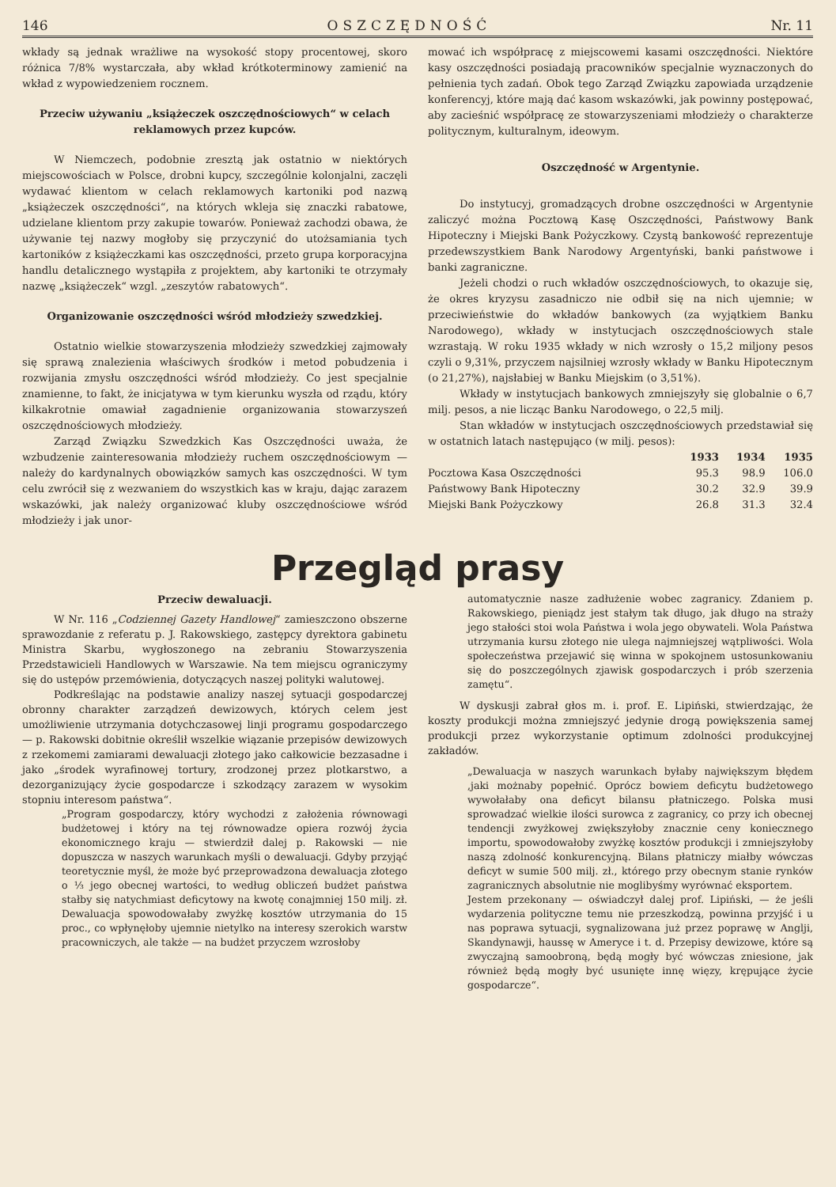146 OSZCZĘDNOŚĆ Nr. 11
wkłady są jednak wrażliwe na wysokość stopy procentowej, skoro różnica 7/8% wystarczała, aby wkład krótkoterminowy zamienić na wkład z wypowiedzeniem rocznem.
Przeciw używaniu „książeczek oszczędnościowych“ w celach reklamowych przez kupców.
W Niemczech, podobnie zresztą jak ostatnio w niektórych miejscowościach w Polsce, drobni kupcy, szczególnie kolonjalni, zaczęli wydawać klientom w celach reklamowych kartoniki pod nazwą „książeczek oszczędności“, na których wkleja się znaczki rabatowe, udzielane klientom przy zakupie towarów. Ponieważ zachodzi obawa, że używanie tej nazwy mogłoby się przyczynić do utożsamiania tych kartoników z książeczkami kas oszczędności, przeto grupa korporacyjna handlu detalicznego wystąpiła z projektem, aby kartoniki te otrzymały nazwę „książeczek“ wzgl. „zeszytów rabatowych“.
Organizowanie oszczędności wśród młodzieży szwedzkiej.
Ostatnio wielkie stowarzyszenia młodzieży szwedzkiej zajmowały się sprawą znalezienia właściwych środków i metod pobudzenia i rozwijania zmysłu oszczędności wśród młodzieży. Co jest specjalnie znamienne, to fakt, że inicjatywa w tym kierunku wyszła od rządu, który kilkakrotnie omawiał zagadnienie organizowania stowarzyszeń oszczędnościowych młodzieży.
Zarząd Związku Szwedzkich Kas Oszczędności uważa, że wzbudzenie zainteresowania młodzieży ruchem oszczędnościowym — należy do kardynalnych obowiązków samych kas oszczędności. W tym celu zwrócił się z wezwaniem do wszystkich kas w kraju, dając zarazem wskazówki, jak należy organizować kluby oszczędnościowe wśród młodzieży i jak unor-
mować ich współpracę z miejscowemi kasami oszczędności. Niektóre kasy oszczędności posiadają pracowników specjalnie wyznaczonych do pełnienia tych zadań. Obok tego Zarząd Związku zapowiada urządzenie konferencyj, które mają dać kasom wskazówki, jak powinny postępować, aby zacieśnić współpracę ze stowarzyszeniami młodzieży o charakterze politycznym, kulturalnym, ideowym.
Oszczędność w Argentynie.
Do instytucyj, gromadzących drobne oszczędności w Argentynie zaliczyć można Pocztową Kasę Oszczędności, Państwowy Bank Hipoteczny i Miejski Bank Pożyczkowy. Czystą bankowość reprezentuje przedewszystkiem Bank Narodowy Argentyński, banki państwowe i banki zagraniczne.
Jeżeli chodzi o ruch wkładów oszczędnościowych, to okazuje się, że okres kryzysu zasadniczo nie odbił się na nich ujemnie; w przeciwieństwie do wkładów bankowych (za wyjątkiem Banku Narodowego), wkłady w instytucjach oszczędnościowych stale wzrastają. W roku 1935 wkłady w nich wzrosły o 15,2 miljony pesos czyli o 9,31%, przyczem najsilniej wzrosły wkłady w Banku Hipotecznym (o 21,27%), najsłabiej w Banku Miejskim (o 3,51%).
Wkłady w instytucjach bankowych zmniejszyły się globalnie o 6,7 milj. pesos, a nie licząc Banku Narodowego, o 22,5 milj.
Stan wkładów w instytucjach oszczędnościowych przedstawiał się w ostatnich latach następująco (w milj. pesos):
| | 1933 | 1934 | 1935 |
| --- | --- | --- | --- |
| Pocztowa Kasa Oszczędności | 95.3 | 98.9 | 106.0 |
| Państwowy Bank Hipoteczny | 30.2 | 32.9 | 39.9 |
| Miejski Bank Pożyczkowy | 26.8 | 31.3 | 32.4 |
Przegląd prasy
Przeciw dewaluacji.
W Nr. 116 „Codziennej Gazety Handlowej“ zamieszczono obszerne sprawozdanie z referatu p. J. Rakowskiego, zastępcy dyrektora gabinetu Ministra Skarbu, wygłoszonego na zebraniu Stowarzyszenia Przedstawicieli Handlowych w Warszawie. Na tem miejscu ograniczymy się do ustępów przemówienia, dotyczących naszej polityki walutowej.
Podkreślając na podstawie analizy naszej sytuacji gospodarczej obronny charakter zarządzeń dewizowych, których celem jest umożliwienie utrzymania dotychczasowej linji programu gospodarczego — p. Rakowski dobitnie określił wszelkie wiązanie przepisów dewizowych z rzekomemi zamiarami dewaluacji złotego jako całkowicie bezzasadne i jako „środek wyrafinowej tortury, zrodzonej przez plotkarstwo, a dezorganizujący życie gospodarcze i szkodzący zarazem w wysokim stopniu interesom państwa“.
„Program gospodarczy, który wychodzi z założenia równowagi budżetowej i który na tej równowadze opiera rozwój życia ekonomicznego kraju — stwierdził dalej p. Rakowski — nie dopuszcza w naszych warunkach myśli o dewaluacji. Gdyby przyjąć teoretycznie myśl, że może być przeprowadzona dewaluacja złotego o ⅓ jego obecnej wartości, to według obliczeń budżet państwa stałby się natychmiast deficytowy na kwotę conajmniej 150 milj. zł. Dewaluacja spowodowałaby zwyżkę kosztów utrzymania do 15 proc., co wpłynęłoby ujemnie nietylko na interesy szerokich warstw pracowniczych, ale także — na budżet przyczem wzrosłoby
automatycznie nasze zadłużenie wobec zagranicy. Zdaniem p. Rakowskiego, pieniądz jest stałym tak długo, jak długo na straży jego stałości stoi wola Państwa i wola jego obywateli. Wola Państwa utrzymania kursu złotego nie ulega najmniejszej wątpliwości. Wola społeczeństwa przejawić się winna w spokojnem ustosunkowaniu się do poszczególnych zjawisk gospodarczych i prób szerzenia zamętu“.
W dyskusji zabrał głos m. i. prof. E. Lipiński, stwierdzając, że koszty produkcji można zmniejszyć jedynie drogą powiększenia samej produkcji przez wykorzystanie optimum zdolności produkcyjnej zakładów.
„Dewaluacja w naszych warunkach byłaby największym błędem ,jaki możnaby popełnić. Oprócz bowiem deficytu budżetowego wywołałaby ona deficyt bilansu płatniczego. Polska musi sprowadzać wielkie ilości surowca z zagranicy, co przy ich obecnej tendencji zwyżkowej zwiększyłoby znacznie ceny koniecznego importu, spowodowałoby zwyżkę kosztów produkcji i zmniejszyłoby naszą zdolność konkurencyjną. Bilans płatniczy miałby wówczas deficyt w sumie 500 milj. zł., którego przy obecnym stanie rynków zagranicznych absolutnie nie moglibyśmy wyrównać eksportem.
Jestem przekonany — oświadczył dalej prof. Lipiński, — że jeśli wydarzenia polityczne temu nie przeszkodzą, powinna przyjść i u nas poprawa sytuacji, sygnalizowana już przez poprawę w Anglji, Skandynawji, haussę w Ameryce i t. d. Przepisy dewizowe, które są zwyczajną samoobroną, będą mogły być wówczas zniesione, jak również będą mogły być usunięte innę więzy, krępujące życie gospodarcze“.